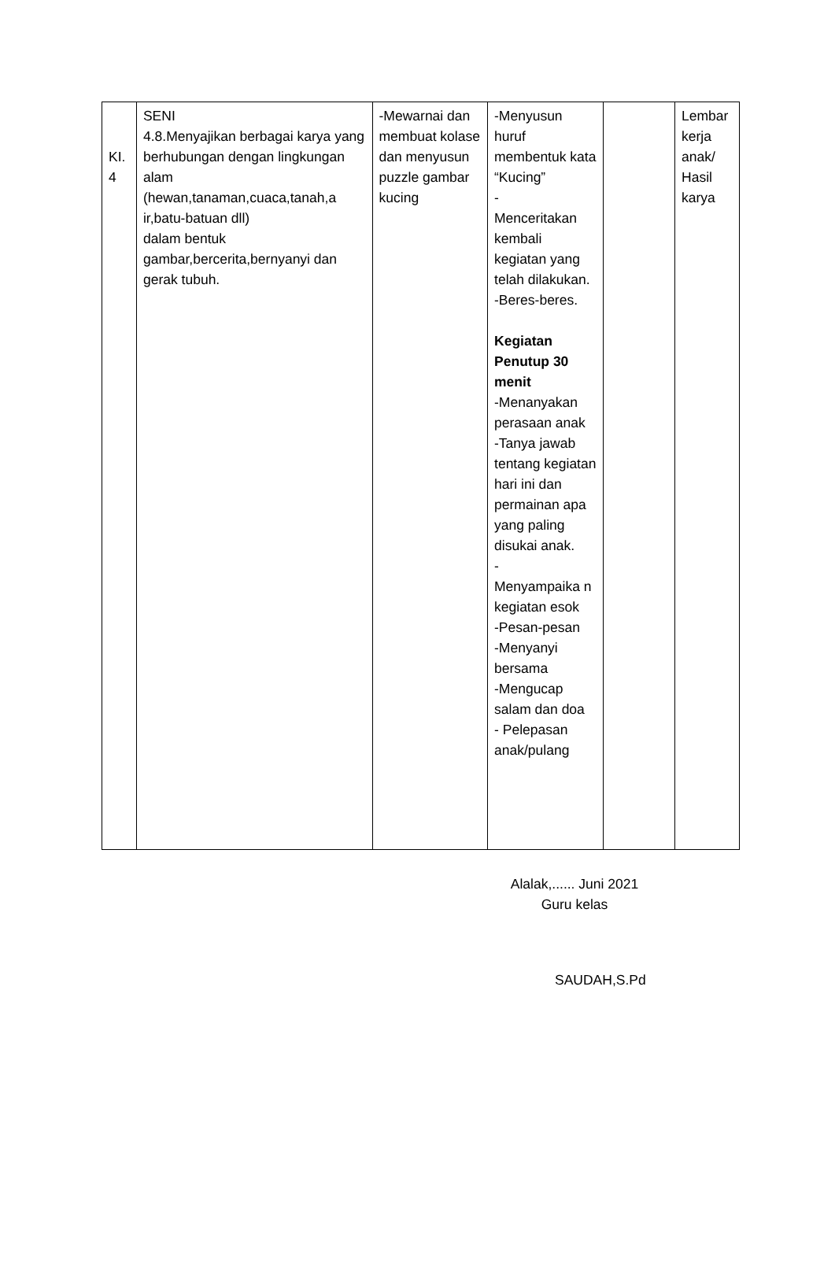| KI. 4 | SENI 4.8.Menyajikan berbagai karya yang berhubungan dengan lingkungan alam (hewan,tanaman,cuaca,tanah,a ir,batu-batuan dll) dalam bentuk gambar,bercerita,bernyanyi dan gerak tubuh. | -Mewarnai dan membuat kolase dan menyusun puzzle gambar kucing | -Menyusun huruf membentuk kata “Kucing” - Menceritakan kembali kegiatan yang telah dilakukan. -Beres-beres. Kegiatan Penutup 30 menit -Menanyakan perasaan anak -Tanya jawab tentang kegiatan hari ini dan permainan apa yang paling disukai anak. - Menyampaika n kegiatan esok -Pesan-pesan -Menyanyi bersama -Mengucap salam dan doa - Pelepasan anak/pulang | | Lembar kerja anak/ Hasil karya |
Alalak,...... Juni 2021
Guru kelas
SAUDAH,S.Pd